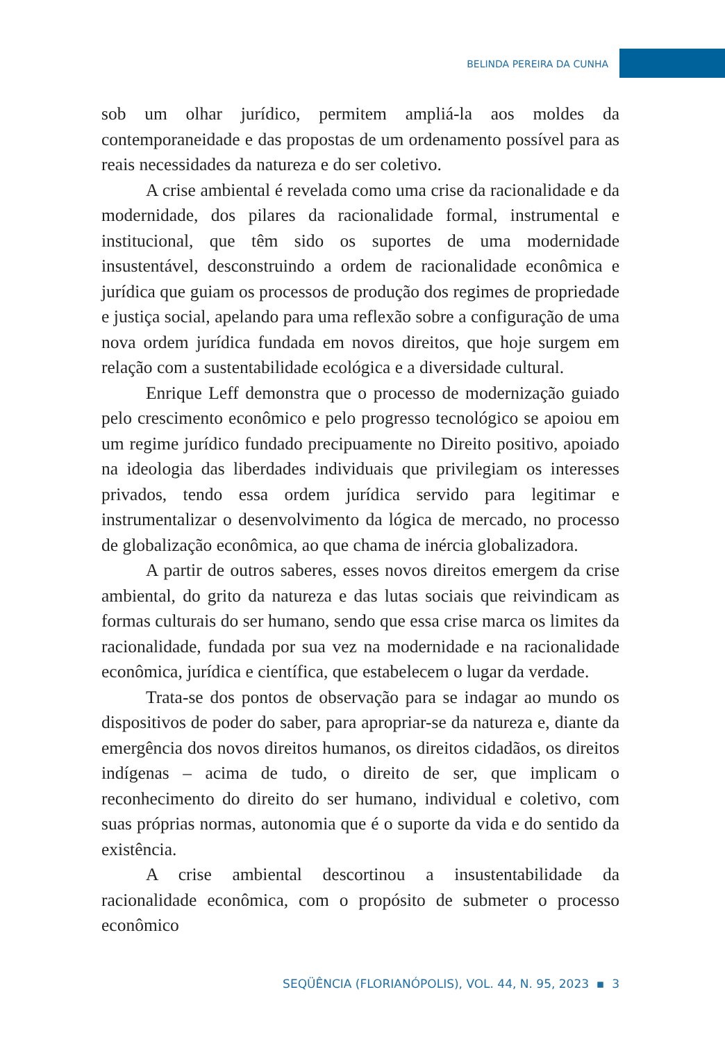BELINDA PEREIRA DA CUNHA
sob um olhar jurídico, permitem ampliá-la aos moldes da contemporaneidade e das propostas de um ordenamento possível para as reais necessidades da natureza e do ser coletivo.
A crise ambiental é revelada como uma crise da racionalidade e da modernidade, dos pilares da racionalidade formal, instrumental e institucional, que têm sido os suportes de uma modernidade insustentável, desconstruindo a ordem de racionalidade econômica e jurídica que guiam os processos de produção dos regimes de propriedade e justiça social, apelando para uma reflexão sobre a configuração de uma nova ordem jurídica fundada em novos direitos, que hoje surgem em relação com a sustentabilidade ecológica e a diversidade cultural.
Enrique Leff demonstra que o processo de modernização guiado pelo crescimento econômico e pelo progresso tecnológico se apoiou em um regime jurídico fundado precipuamente no Direito positivo, apoiado na ideologia das liberdades individuais que privilegiam os interesses privados, tendo essa ordem jurídica servido para legitimar e instrumentalizar o desenvolvimento da lógica de mercado, no processo de globalização econômica, ao que chama de inércia globalizadora.
A partir de outros saberes, esses novos direitos emergem da crise ambiental, do grito da natureza e das lutas sociais que reivindicam as formas culturais do ser humano, sendo que essa crise marca os limites da racionalidade, fundada por sua vez na modernidade e na racionalidade econômica, jurídica e científica, que estabelecem o lugar da verdade.
Trata-se dos pontos de observação para se indagar ao mundo os dispositivos de poder do saber, para apropriar-se da natureza e, diante da emergência dos novos direitos humanos, os direitos cidadãos, os direitos indígenas – acima de tudo, o direito de ser, que implicam o reconhecimento do direito do ser humano, individual e coletivo, com suas próprias normas, autonomia que é o suporte da vida e do sentido da existência.
A crise ambiental descortinou a insustentabilidade da racionalidade econômica, com o propósito de submeter o processo econômico
SEQÜÊNCIA (FLORIANÓPOLIS), VOL. 44, N. 95, 2023 ▪ 3